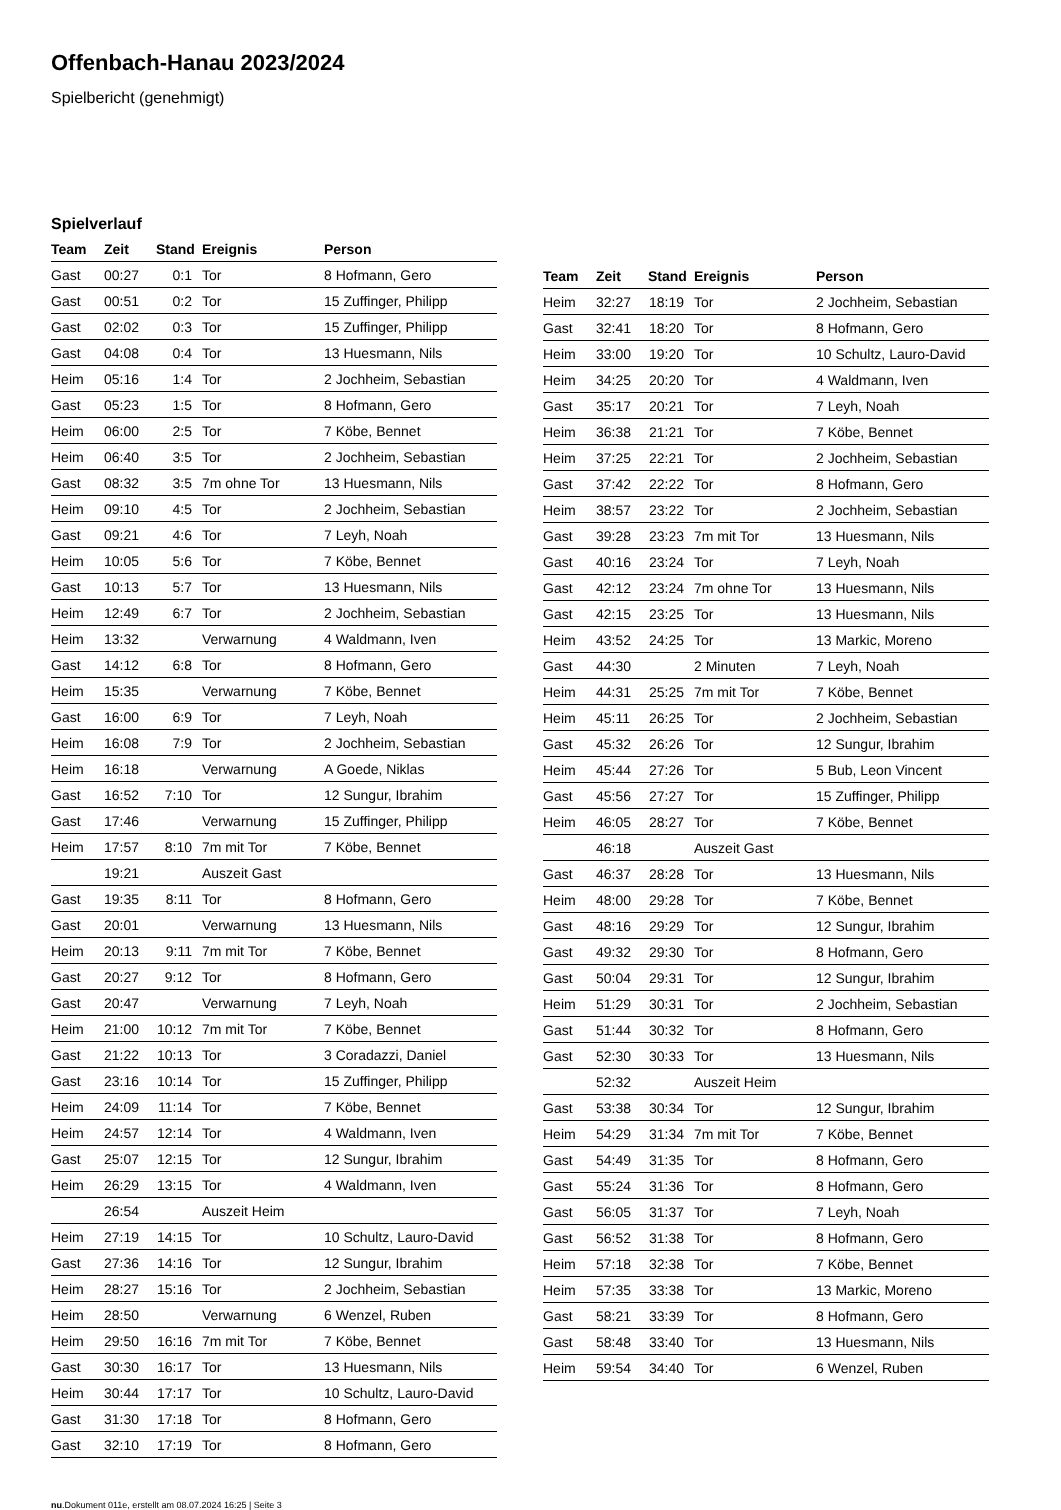Offenbach-Hanau 2023/2024
Spielbericht (genehmigt)
Spielverlauf
| Team | Zeit | Stand | Ereignis | Person |
| --- | --- | --- | --- | --- |
| Gast | 00:27 | 0:1 | Tor | 8 Hofmann, Gero |
| Gast | 00:51 | 0:2 | Tor | 15 Zuffinger, Philipp |
| Gast | 02:02 | 0:3 | Tor | 15 Zuffinger, Philipp |
| Gast | 04:08 | 0:4 | Tor | 13 Huesmann, Nils |
| Heim | 05:16 | 1:4 | Tor | 2 Jochheim, Sebastian |
| Gast | 05:23 | 1:5 | Tor | 8 Hofmann, Gero |
| Heim | 06:00 | 2:5 | Tor | 7 Köbe, Bennet |
| Heim | 06:40 | 3:5 | Tor | 2 Jochheim, Sebastian |
| Gast | 08:32 | 3:5 | 7m ohne Tor | 13 Huesmann, Nils |
| Heim | 09:10 | 4:5 | Tor | 2 Jochheim, Sebastian |
| Gast | 09:21 | 4:6 | Tor | 7 Leyh, Noah |
| Heim | 10:05 | 5:6 | Tor | 7 Köbe, Bennet |
| Gast | 10:13 | 5:7 | Tor | 13 Huesmann, Nils |
| Heim | 12:49 | 6:7 | Tor | 2 Jochheim, Sebastian |
| Heim | 13:32 | | Verwarnung | 4 Waldmann, Iven |
| Gast | 14:12 | 6:8 | Tor | 8 Hofmann, Gero |
| Heim | 15:35 | | Verwarnung | 7 Köbe, Bennet |
| Gast | 16:00 | 6:9 | Tor | 7 Leyh, Noah |
| Heim | 16:08 | 7:9 | Tor | 2 Jochheim, Sebastian |
| Heim | 16:18 | | Verwarnung | A Goede, Niklas |
| Gast | 16:52 | 7:10 | Tor | 12 Sungur, Ibrahim |
| Gast | 17:46 | | Verwarnung | 15 Zuffinger, Philipp |
| Heim | 17:57 | 8:10 | 7m mit Tor | 7 Köbe, Bennet |
| | 19:21 | | Auszeit Gast | |
| Gast | 19:35 | 8:11 | Tor | 8 Hofmann, Gero |
| Gast | 20:01 | | Verwarnung | 13 Huesmann, Nils |
| Heim | 20:13 | 9:11 | 7m mit Tor | 7 Köbe, Bennet |
| Gast | 20:27 | 9:12 | Tor | 8 Hofmann, Gero |
| Gast | 20:47 | | Verwarnung | 7 Leyh, Noah |
| Heim | 21:00 | 10:12 | 7m mit Tor | 7 Köbe, Bennet |
| Gast | 21:22 | 10:13 | Tor | 3 Coradazzi, Daniel |
| Gast | 23:16 | 10:14 | Tor | 15 Zuffinger, Philipp |
| Heim | 24:09 | 11:14 | Tor | 7 Köbe, Bennet |
| Heim | 24:57 | 12:14 | Tor | 4 Waldmann, Iven |
| Gast | 25:07 | 12:15 | Tor | 12 Sungur, Ibrahim |
| Heim | 26:29 | 13:15 | Tor | 4 Waldmann, Iven |
| | 26:54 | | Auszeit Heim | |
| Heim | 27:19 | 14:15 | Tor | 10 Schultz, Lauro-David |
| Gast | 27:36 | 14:16 | Tor | 12 Sungur, Ibrahim |
| Heim | 28:27 | 15:16 | Tor | 2 Jochheim, Sebastian |
| Heim | 28:50 | | Verwarnung | 6 Wenzel, Ruben |
| Heim | 29:50 | 16:16 | 7m mit Tor | 7 Köbe, Bennet |
| Gast | 30:30 | 16:17 | Tor | 13 Huesmann, Nils |
| Heim | 30:44 | 17:17 | Tor | 10 Schultz, Lauro-David |
| Gast | 31:30 | 17:18 | Tor | 8 Hofmann, Gero |
| Gast | 32:10 | 17:19 | Tor | 8 Hofmann, Gero |
| Team | Zeit | Stand | Ereignis | Person |
| --- | --- | --- | --- | --- |
| Heim | 32:27 | 18:19 | Tor | 2 Jochheim, Sebastian |
| Gast | 32:41 | 18:20 | Tor | 8 Hofmann, Gero |
| Heim | 33:00 | 19:20 | Tor | 10 Schultz, Lauro-David |
| Heim | 34:25 | 20:20 | Tor | 4 Waldmann, Iven |
| Gast | 35:17 | 20:21 | Tor | 7 Leyh, Noah |
| Heim | 36:38 | 21:21 | Tor | 7 Köbe, Bennet |
| Heim | 37:25 | 22:21 | Tor | 2 Jochheim, Sebastian |
| Gast | 37:42 | 22:22 | Tor | 8 Hofmann, Gero |
| Heim | 38:57 | 23:22 | Tor | 2 Jochheim, Sebastian |
| Gast | 39:28 | 23:23 | 7m mit Tor | 13 Huesmann, Nils |
| Gast | 40:16 | 23:24 | Tor | 7 Leyh, Noah |
| Gast | 42:12 | 23:24 | 7m ohne Tor | 13 Huesmann, Nils |
| Gast | 42:15 | 23:25 | Tor | 13 Huesmann, Nils |
| Heim | 43:52 | 24:25 | Tor | 13 Markic, Moreno |
| Gast | 44:30 | | 2 Minuten | 7 Leyh, Noah |
| Heim | 44:31 | 25:25 | 7m mit Tor | 7 Köbe, Bennet |
| Heim | 45:11 | 26:25 | Tor | 2 Jochheim, Sebastian |
| Gast | 45:32 | 26:26 | Tor | 12 Sungur, Ibrahim |
| Heim | 45:44 | 27:26 | Tor | 5 Bub, Leon Vincent |
| Gast | 45:56 | 27:27 | Tor | 15 Zuffinger, Philipp |
| Heim | 46:05 | 28:27 | Tor | 7 Köbe, Bennet |
| | 46:18 | | Auszeit Gast | |
| Gast | 46:37 | 28:28 | Tor | 13 Huesmann, Nils |
| Heim | 48:00 | 29:28 | Tor | 7 Köbe, Bennet |
| Gast | 48:16 | 29:29 | Tor | 12 Sungur, Ibrahim |
| Gast | 49:32 | 29:30 | Tor | 8 Hofmann, Gero |
| Gast | 50:04 | 29:31 | Tor | 12 Sungur, Ibrahim |
| Heim | 51:29 | 30:31 | Tor | 2 Jochheim, Sebastian |
| Gast | 51:44 | 30:32 | Tor | 8 Hofmann, Gero |
| Gast | 52:30 | 30:33 | Tor | 13 Huesmann, Nils |
| | 52:32 | | Auszeit Heim | |
| Gast | 53:38 | 30:34 | Tor | 12 Sungur, Ibrahim |
| Heim | 54:29 | 31:34 | 7m mit Tor | 7 Köbe, Bennet |
| Gast | 54:49 | 31:35 | Tor | 8 Hofmann, Gero |
| Gast | 55:24 | 31:36 | Tor | 8 Hofmann, Gero |
| Gast | 56:05 | 31:37 | Tor | 7 Leyh, Noah |
| Gast | 56:52 | 31:38 | Tor | 8 Hofmann, Gero |
| Heim | 57:18 | 32:38 | Tor | 7 Köbe, Bennet |
| Heim | 57:35 | 33:38 | Tor | 13 Markic, Moreno |
| Gast | 58:21 | 33:39 | Tor | 8 Hofmann, Gero |
| Gast | 58:48 | 33:40 | Tor | 13 Huesmann, Nils |
| Heim | 59:54 | 34:40 | Tor | 6 Wenzel, Ruben |
nu.Dokument 011e, erstellt am 08.07.2024 16:25 | Seite 3